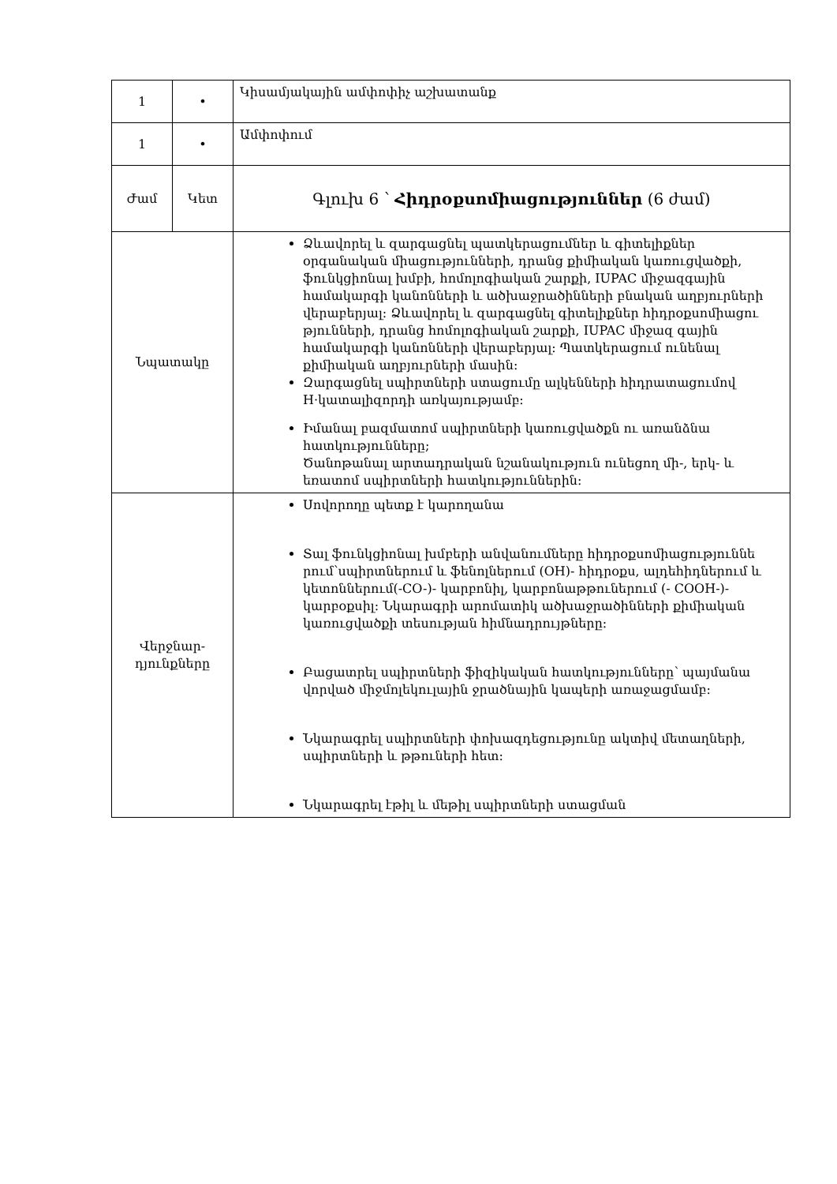| 1 | • | Կիսամյակային ամփոփիչ աշխատանք |
| 1 | • | Ամփոփում |
| Ժամ | Կետ | Գլուխ 6 ՝ Հիդրօքսոմիացություններ (6 ժամ) |
| Նպատակը | | Ձևավորել և զարգացնել պատկերացումներ և գիտելիքներ օրգանական միացությունների, դրանց քիմիական կառուցվածքի, ֆունկցիոնալ խմբի, հոմոլոգիական շարքի, IUPAC միջազգային համակարգի կանոնների և ածխաջրածինների բնական աղբյուրների վերաբերյալ: Ձևավորել և զարգացնել գիտելիքներ հիդրօքսոմիացու թյունների, դրանց հոմոլոգիական շարքի, IUPAC միջազ գային համակարգի կանոնների վերաբերյալ: Պատկերացում ունենալ քիմիական աղբյուրների մասին: Զարգացնել սպիրտների ստացումը ալկենների հիդրատացումով H·կատալիզորդի առկայությամբ: Իմանալ բազմատոմ սպիրտների կառուցվածքն ու առանձնա հատկությունները; Ծանոթանալ արտադրական նշանակություն ունեցող մի-, երկ- և եռատոմ սպիրտների հատկություններին: |
| Վերջնար- դյունքները | | Սովորողը պետք է կարողանա Տալ ֆունկցիոնալ խմբերի անվանումները հիդրօքսոմիացություննե րում՝սպիրտներում և ֆենոլներում (OH)- հիդրօքս, ալդեհիդներում և կետոններում(-CO-)- կարբոնիլ, կարբոնաթթուներում (- COOH-)-կարբօքսիլ: Նկարագրի արոմատիկ ածխաջրածինների քիմիական կառուցվածքի տեսության հիմնադրույթները: Բացատրել սպիրտների ֆիզիկական հատկությունները՝ պայմանա վորված միջմոլեկուլային ջրածնային կապերի առաջացմամբ: Նկարագրել սպիրտների փոխազդեցությունը ակտիվ մետաղների, սպիրտների և թթուների հետ: Նկարագրել էթիլ և մեթիլ սպիրտների ստացման |